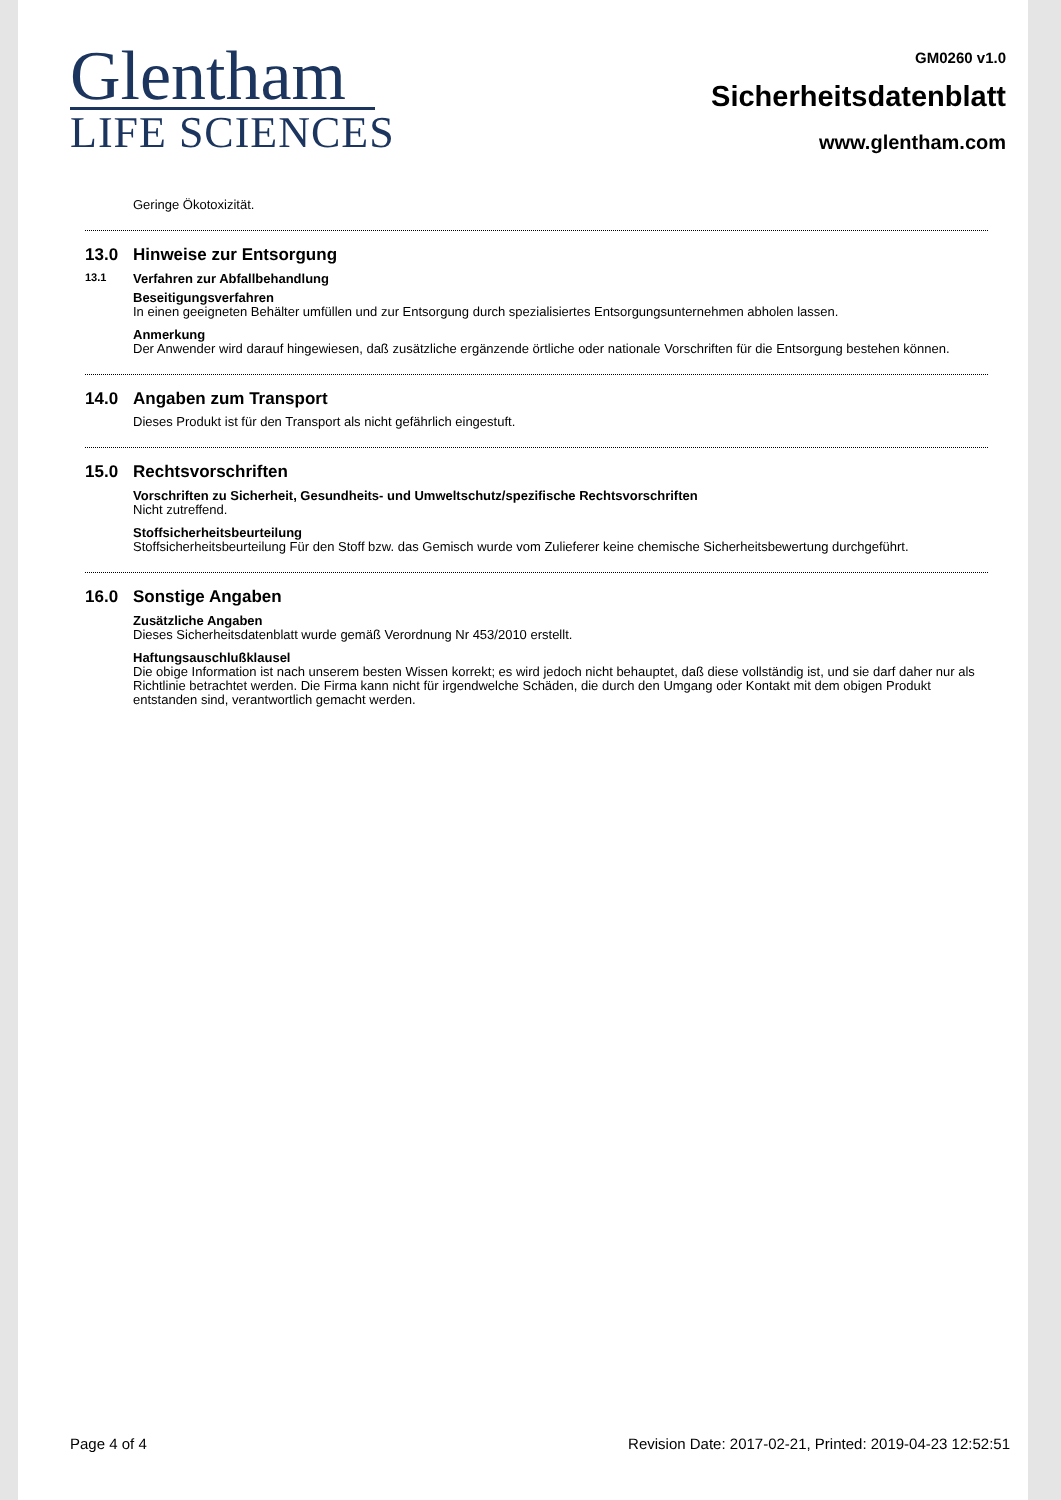Glentham
LIFE SCIENCES
GM0260 v1.0
Sicherheitsdatenblatt
www.glentham.com
Geringe Ökotoxizität.
13.0 Hinweise zur Entsorgung
13.1 Verfahren zur Abfallbehandlung
Beseitigungsverfahren
In einen geeigneten Behälter umfüllen und zur Entsorgung durch spezialisiertes Entsorgungsunternehmen abholen lassen.
Anmerkung
Der Anwender wird darauf hingewiesen, daß zusätzliche ergänzende örtliche oder nationale Vorschriften für die Entsorgung bestehen können.
14.0 Angaben zum Transport
Dieses Produkt ist für den Transport als nicht gefährlich eingestuft.
15.0 Rechtsvorschriften
Vorschriften zu Sicherheit, Gesundheits- und Umweltschutz/spezifische Rechtsvorschriften
Nicht zutreffend.
Stoffsicherheitsbeurteilung
Stoffsicherheitsbeurteilung Für den Stoff bzw. das Gemisch wurde vom Zulieferer keine chemische Sicherheitsbewertung durchgeführt.
16.0 Sonstige Angaben
Zusätzliche Angaben
Dieses Sicherheitsdatenblatt wurde gemäß Verordnung Nr 453/2010 erstellt.
Haftungsauschlußklausel
Die obige Information ist nach unserem besten Wissen korrekt; es wird jedoch nicht behauptet, daß diese vollständig ist, und sie darf daher nur als Richtlinie betrachtet werden. Die Firma kann nicht für irgendwelche Schäden, die durch den Umgang oder Kontakt mit dem obigen Produkt entstanden sind, verantwortlich gemacht werden.
Page 4 of 4 Revision Date: 2017-02-21, Printed: 2019-04-23 12:52:51